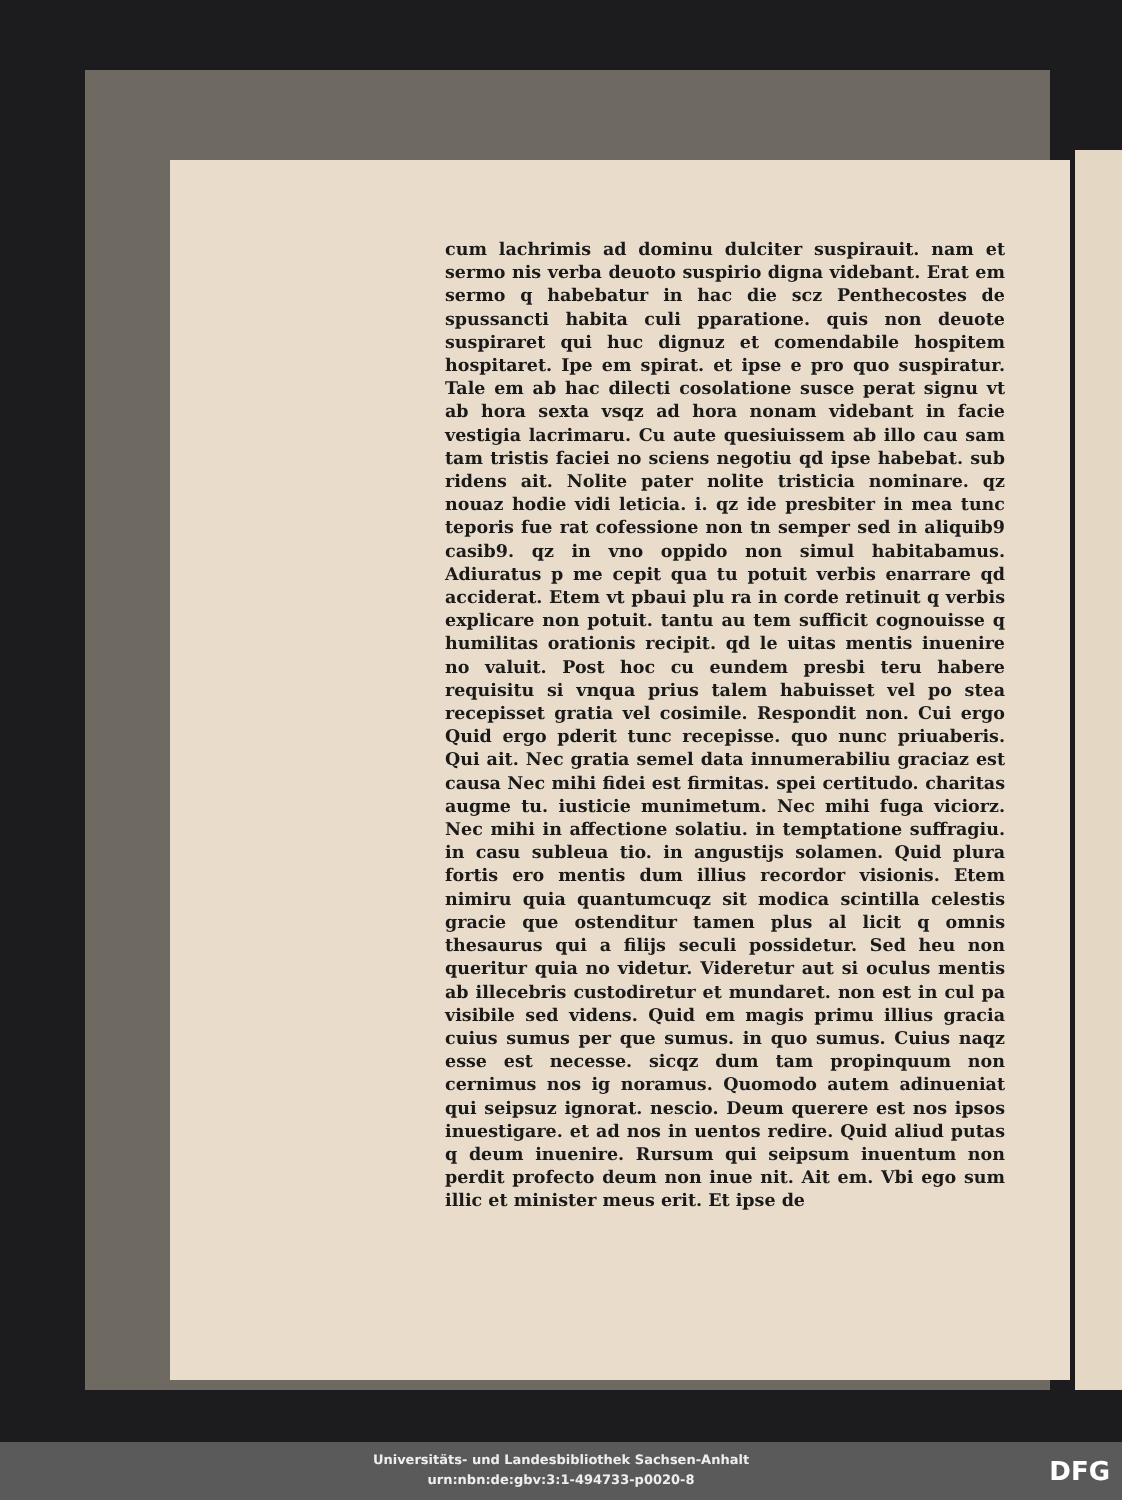cum lachrimis ad dominu dulciter suspirauit. nam et sermo nis verba deuoto suspirio digna videbant. Erat em sermo q habebatur in hac die scz Penthecostes de spussancti habita culi pparatione. quis non deuote suspiraret qui huc dignuz et comendabile hospitem hospitaret. Ipe em spirat. et ipse e pro quo suspiratur. Tale em ab hac dilecti cosolatione susce perat signu vt ab hora sexta vsqz ad hora nonam videbant in facie vestigia lacrimaru. Cu aute quesiuissem ab illo cau sam tam tristis faciei no sciens negotiu qd ipse habebat. sub ridens ait. Nolite pater nolite tristicia nominare. qz nouaz hodie vidi leticia. i. qz ide presbiter in mea tunc teporis fue rat cofessione non tn semper sed in aliquib9 casib9. qz in vno oppido non simul habitabamus. Adiuratus p me cepit qua tu potuit verbis enarrare qd acciderat. Etem vt pbaui plu ra in corde retinuit q verbis explicare non potuit. tantu au tem sufficit cognouisse q humilitas orationis recipit. qd le uitas mentis inuenire no valuit. Post hoc cu eundem presbi teru habere requisitu si vnqua prius talem habuisset vel po stea recepisset gratia vel cosimile. Respondit non. Cui ergo Quid ergo pderit tunc recepisse. quo nunc priuaberis. Qui ait. Nec gratia semel data innumerabiliu graciaz est causa Nec mihi fidei est firmitas. spei certitudo. charitas augme tu. iusticie munimetum. Nec mihi fuga viciorz. Nec mihi in affectione solatiu. in temptatione suffragiu. in casu subleua tio. in angustijs solamen. Quid plura fortis ero mentis dum illius recordor visionis. Etem nimiru quia quantumcuqz sit modica scintilla celestis gracie que ostenditur tamen plus al licit q omnis thesaurus qui a filijs seculi possidetur. Sed heu non queritur quia no videtur. Videretur aut si oculus mentis ab illecebris custodiretur et mundaret. non est in cul pa visibile sed videns. Quid em magis primu illius gracia cuius sumus per que sumus. in quo sumus. Cuius naqz esse est necesse. sicqz dum tam propinquum non cernimus nos ig noramus. Quomodo autem adinueniat qui seipsuz ignorat. nescio. Deum querere est nos ipsos inuestigare. et ad nos in uentos redire. Quid aliud putas q deum inuenire. Rursum qui seipsum inuentum non perdit profecto deum non inue nit. Ait em. Vbi ego sum illic et minister meus erit. Et ipse de
Universitäts- und Landesbibliothek Sachsen-Anhalt
urn:nbn:de:gbv:3:1-494733-p0020-8
DFG